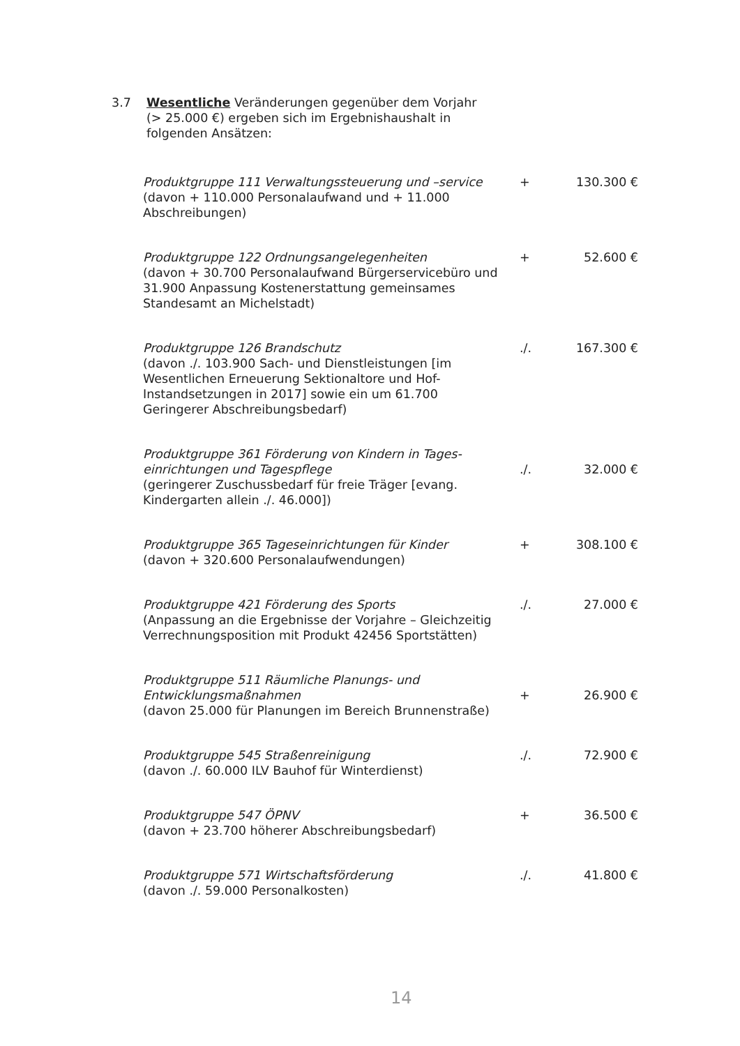3.7 Wesentliche Veränderungen gegenüber dem Vorjahr (> 25.000 €) ergeben sich im Ergebnishaushalt in folgenden Ansätzen:
| Produktgruppe 111 Verwaltungssteuerung und –service (davon + 110.000 Personalaufwand und + 11.000 Abschreibungen) | + | 130.300 € |
| Produktgruppe 122 Ordnungsangelegenheiten (davon + 30.700 Personalaufwand Bürgerservicebüro und 31.900 Anpassung Kostenerstattung gemeinsames Standesamt an Michelstadt) | + | 52.600 € |
| Produktgruppe 126 Brandschutz (davon ./. 103.900 Sach- und Dienstleistungen [im Wesentlichen Erneuerung Sektionaltore und Hof-Instandsetzungen in 2017] sowie ein um 61.700 Geringerer Abschreibungsbedarf) | ./. | 167.300 € |
| Produktgruppe 361 Förderung von Kindern in Tages-einrichtungen und Tagespflege (geringerer Zuschussbedarf für freie Träger [evang. Kindergarten allein ./. 46.000]) | ./. | 32.000 € |
| Produktgruppe 365 Tageseinrichtungen für Kinder (davon + 320.600 Personalaufwendungen) | + | 308.100 € |
| Produktgruppe 421 Förderung des Sports (Anpassung an die Ergebnisse der Vorjahre – Gleichzeitig Verrechnungsposition mit Produkt 42456 Sportstätten) | ./. | 27.000 € |
| Produktgruppe 511 Räumliche Planungs- und Entwicklungsmaßnahmen (davon 25.000 für Planungen im Bereich Brunnenstraße) | + | 26.900 € |
| Produktgruppe 545 Straßenreinigung (davon ./. 60.000 ILV Bauhof für Winterdienst) | ./. | 72.900 € |
| Produktgruppe 547 ÖPNV (davon + 23.700 höherer Abschreibungsbedarf) | + | 36.500 € |
| Produktgruppe 571 Wirtschaftsförderung (davon ./. 59.000 Personalkosten) | ./. | 41.800 € |
14